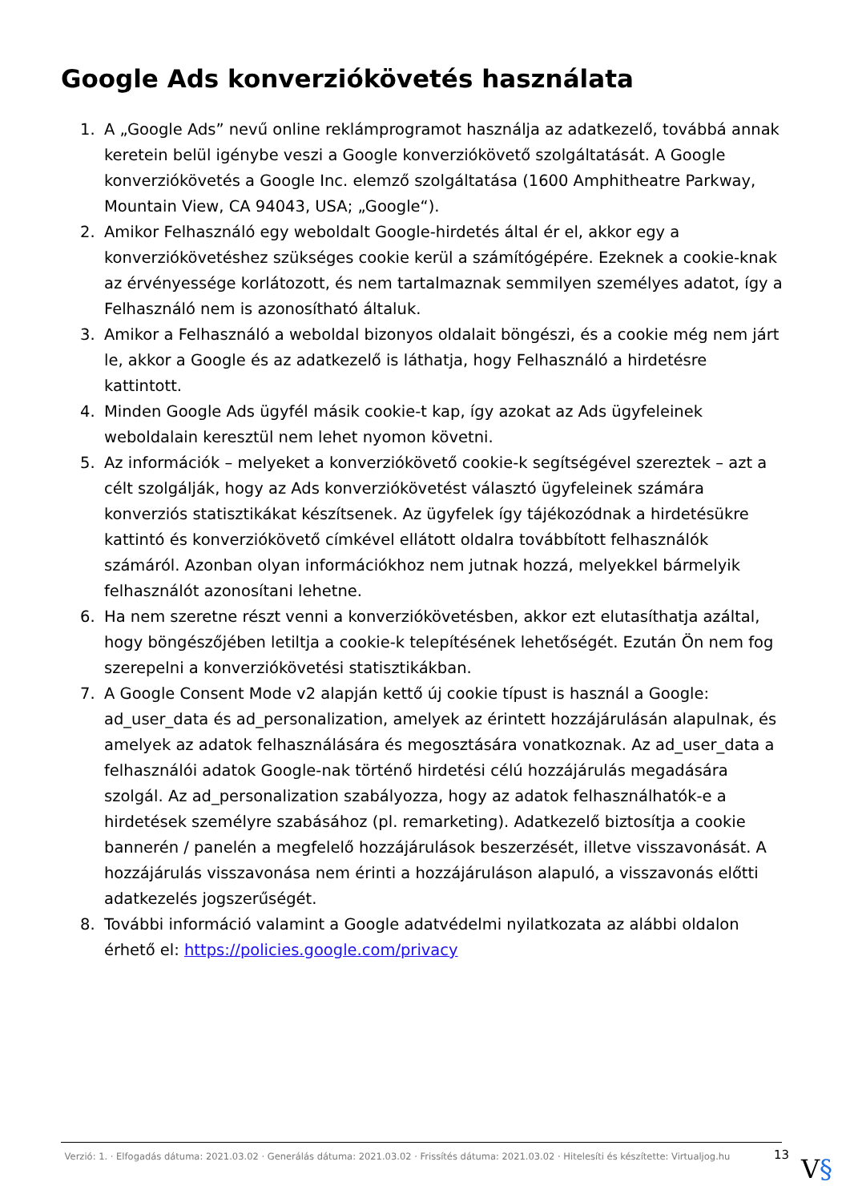Google Ads konverziókövetés használata
1. A „Google Ads” nevű online reklámprogramot használja az adatkezelő, továbbá annak keretein belül igénybe veszi a Google konverziókövető szolgáltatását. A Google konverziókövetés a Google Inc. elemző szolgáltatása (1600 Amphitheatre Parkway, Mountain View, CA 94043, USA; „Google“).
2. Amikor Felhasználó egy weboldalt Google-hirdetés által ér el, akkor egy a konverziókövetéshez szükséges cookie kerül a számítógépére. Ezeknek a cookie-knak az érvényessége korlátozott, és nem tartalmaznak semmilyen személyes adatot, így a Felhasználó nem is azonosítható általuk.
3. Amikor a Felhasználó a weboldal bizonyos oldalait böngészi, és a cookie még nem járt le, akkor a Google és az adatkezelő is láthatja, hogy Felhasználó a hirdetésre kattintott.
4. Minden Google Ads ügyfél másik cookie-t kap, így azokat az Ads ügyfeleinek weboldalain keresztül nem lehet nyomon követni.
5. Az információk – melyeket a konverziókövető cookie-k segítségével szereztek – azt a célt szolgálják, hogy az Ads konverziókövetést választó ügyfeleinek számára konverziós statisztikákat készítsenek. Az ügyfelek így tájékozódnak a hirdetésükre kattintó és konverziókövető címkével ellátott oldalra továbbított felhasználók számáról. Azonban olyan információkhoz nem jutnak hozzá, melyekkel bármelyik felhasználót azonosítani lehetne.
6. Ha nem szeretne részt venni a konverziókövetésben, akkor ezt elutasíthatja azáltal, hogy böngészőjében letiltja a cookie-k telepítésének lehetőségét. Ezután Ön nem fog szerepelni a konverziókövetési statisztikákban.
7. A Google Consent Mode v2 alapján kettő új cookie típust is használ a Google: ad_user_data és ad_personalization, amelyek az érintett hozzájárulásán alapulnak, és amelyek az adatok felhasználására és megosztására vonatkoznak. Az ad_user_data a felhasználói adatok Google-nak történő hirdetési célú hozzájárulás megadására szolgál. Az ad_personalization szabályozza, hogy az adatok felhasználhatók-e a hirdetések személyre szabásához (pl. remarketing). Adatkezelő biztosítja a cookie bannerén / panelén a megfelelő hozzájárulások beszerzését, illetve visszavonását. A hozzájárulás visszavonása nem érinti a hozzájáruláson alapuló, a visszavonás előtti adatkezelés jogszerűségét.
8. További információ valamint a Google adatvédelmi nyilatkozata az alábbi oldalon érhető el: https://policies.google.com/privacy
Verzió: 1. · Elfogadás dátuma: 2021.03.02 · Generálás dátuma: 2021.03.02 · Frissítés dátuma: 2021.03.02 · Hitelesíti és készítette: Virtualjog.hu 13
V§